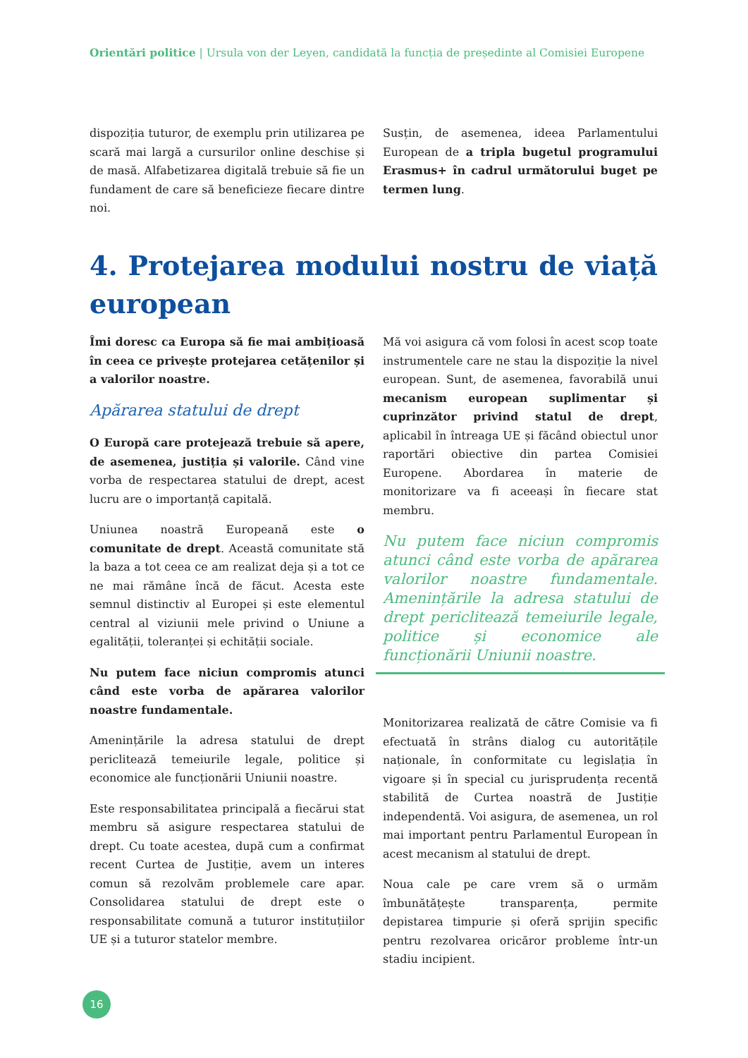Orientări politice | Ursula von der Leyen, candidată la funcția de președinte al Comisiei Europene
dispoziția tuturor, de exemplu prin utilizarea pe scară mai largă a cursurilor online deschise și de masă. Alfabetizarea digitală trebuie să fie un fundament de care să beneficieze fiecare dintre noi.
Susțin, de asemenea, ideea Parlamentului European de a tripla bugetul programului Erasmus+ în cadrul următorului buget pe termen lung.
4. Protejarea modului nostru de viață european
Îmi doresc ca Europa să fie mai ambițioasă în ceea ce privește protejarea cetățenilor și a valorilor noastre.
Apărarea statului de drept
O Europă care protejează trebuie să apere, de asemenea, justiția și valorile. Când vine vorba de respectarea statului de drept, acest lucru are o importanță capitală.
Uniunea noastră Europeană este o comunitate de drept. Această comunitate stă la baza a tot ceea ce am realizat deja și a tot ce ne mai rămâne încă de făcut. Acesta este semnul distinctiv al Europei și este elementul central al viziunii mele privind o Uniune a egalității, toleranței și echității sociale.
Nu putem face niciun compromis atunci când este vorba de apărarea valorilor noastre fundamentale.
Amenințările la adresa statului de drept periclitează temeiurile legale, politice și economice ale funcționării Uniunii noastre.
Este responsabilitatea principală a fiecărui stat membru să asigure respectarea statului de drept. Cu toate acestea, după cum a confirmat recent Curtea de Justiție, avem un interes comun să rezolvăm problemele care apar. Consolidarea statului de drept este o responsabilitate comună a tuturor instituțiilor UE și a tuturor statelor membre.
Mă voi asigura că vom folosi în acest scop toate instrumentele care ne stau la dispoziție la nivel european. Sunt, de asemenea, favorabilă unui mecanism european suplimentar și cuprinzător privind statul de drept, aplicabil în întreaga UE și făcând obiectul unor raportări obiective din partea Comisiei Europene. Abordarea în materie de monitorizare va fi aceeași în fiecare stat membru.
Nu putem face niciun compromis atunci când este vorba de apărarea valorilor noastre fundamentale. Amenințările la adresa statului de drept periclitează temeiurile legale, politice și economice ale funcționării Uniunii noastre.
Monitorizarea realizată de către Comisie va fi efectuată în strâns dialog cu autoritățile naționale, în conformitate cu legislația în vigoare și în special cu jurisprudența recentă stabilită de Curtea noastră de Justiție independentă. Voi asigura, de asemenea, un rol mai important pentru Parlamentul European în acest mecanism al statului de drept.
Noua cale pe care vrem să o urmăm îmbunătățește transparența, permite depistarea timpurie și oferă sprijin specific pentru rezolvarea oricăror probleme într-un stadiu incipient.
16